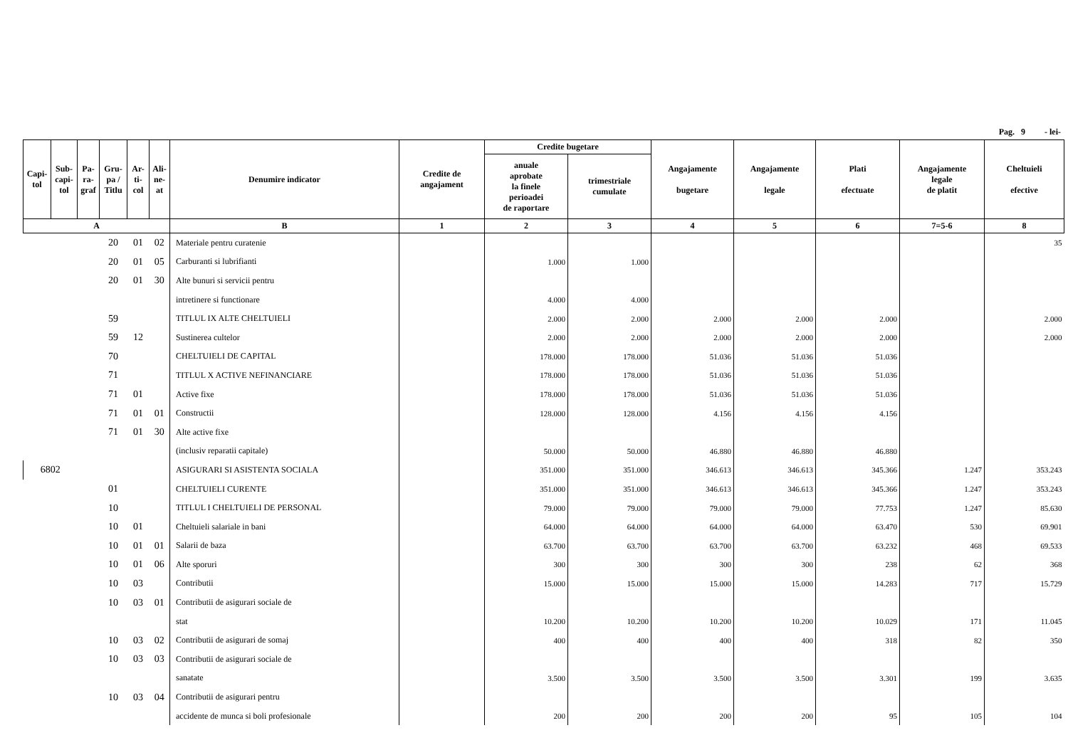Pag. 9 - lei-
| Capi- tol | Sub- capi- tol | Pa- ra- graf | Gru- pa / Titlu | Ar- ti- col | Ali- ne- at | Denumire indicator | Credite de angajament | Credite bugetare | | Angajamente bugetare | Angajamente legale | Plati efectuate | Angajamente legale de platit | Cheltuieli efective |
| --- | --- | --- | --- | --- | --- | --- | --- | --- | --- | --- | --- | --- | --- | --- |
| | | | | | | | | anuale aprobate la finele perioadei de raportare | trimestriale cumulate | | | | | |
| A | | | | | | B | 1 | 2 | 3 | 4 | 5 | 6 | 7=5-6 | 8 |
| | | | 20 | 01 | 02 | Materiale pentru curatenie | | | | | | | | 35 |
| | | | 20 | 01 | 05 | Carburanti si lubrifianti | | 1.000 | 1.000 | | | | | |
| | | | 20 | 01 | 30 | Alte bunuri si servicii pentru | | | | | | | | |
| | | | | | | intretinere si functionare | | 4.000 | 4.000 | | | | | |
| | | | 59 | | | TITLUL IX ALTE CHELTUIELI | | 2.000 | 2.000 | 2.000 | 2.000 | 2.000 | | 2.000 |
| | | | 59 | 12 | | Sustinerea cultelor | | 2.000 | 2.000 | 2.000 | 2.000 | 2.000 | | 2.000 |
| | | | 70 | | | CHELTUIELI DE CAPITAL | | 178.000 | 178.000 | 51.036 | 51.036 | 51.036 | | |
| | | | 71 | | | TITLUL X ACTIVE NEFINANCIARE | | 178.000 | 178.000 | 51.036 | 51.036 | 51.036 | | |
| | | | 71 | 01 | | Active fixe | | 178.000 | 178.000 | 51.036 | 51.036 | 51.036 | | |
| | | | 71 | 01 | 01 | Constructii | | 128.000 | 128.000 | 4.156 | 4.156 | 4.156 | | |
| | | | 71 | 01 | 30 | Alte active fixe | | | | | | | | |
| | | | | | | (inclusiv reparatii capitale) | | 50.000 | 50.000 | 46.880 | 46.880 | 46.880 | | |
| 6802 | | | | | | ASIGURARI SI ASISTENTA SOCIALA | | 351.000 | 351.000 | 346.613 | 346.613 | 345.366 | 1.247 | 353.243 |
| | | | 01 | | | CHELTUIELI CURENTE | | 351.000 | 351.000 | 346.613 | 346.613 | 345.366 | 1.247 | 353.243 |
| | | | 10 | | | TITLUL I CHELTUIELI DE PERSONAL | | 79.000 | 79.000 | 79.000 | 79.000 | 77.753 | 1.247 | 85.630 |
| | | | 10 | 01 | | Cheltuieli salariale in bani | | 64.000 | 64.000 | 64.000 | 64.000 | 63.470 | 530 | 69.901 |
| | | | 10 | 01 | 01 | Salarii de baza | | 63.700 | 63.700 | 63.700 | 63.700 | 63.232 | 468 | 69.533 |
| | | | 10 | 01 | 06 | Alte sporuri | | 300 | 300 | 300 | 300 | 238 | 62 | 368 |
| | | | 10 | 03 | | Contributii | | 15.000 | 15.000 | 15.000 | 15.000 | 14.283 | 717 | 15.729 |
| | | | 10 | 03 | 01 | Contributii de asigurari sociale de | | | | | | | | |
| | | | | | | stat | | 10.200 | 10.200 | 10.200 | 10.200 | 10.029 | 171 | 11.045 |
| | | | 10 | 03 | 02 | Contributii de asigurari de somaj | | 400 | 400 | 400 | 400 | 318 | 82 | 350 |
| | | | 10 | 03 | 03 | Contributii de asigurari sociale de | | | | | | | | |
| | | | | | | sanatate | | 3.500 | 3.500 | 3.500 | 3.500 | 3.301 | 199 | 3.635 |
| | | | 10 | 03 | 04 | Contributii de asigurari pentru | | | | | | | | |
| | | | | | | accidente de munca si boli profesionale | | 200 | 200 | 200 | 200 | 95 | 105 | 104 |